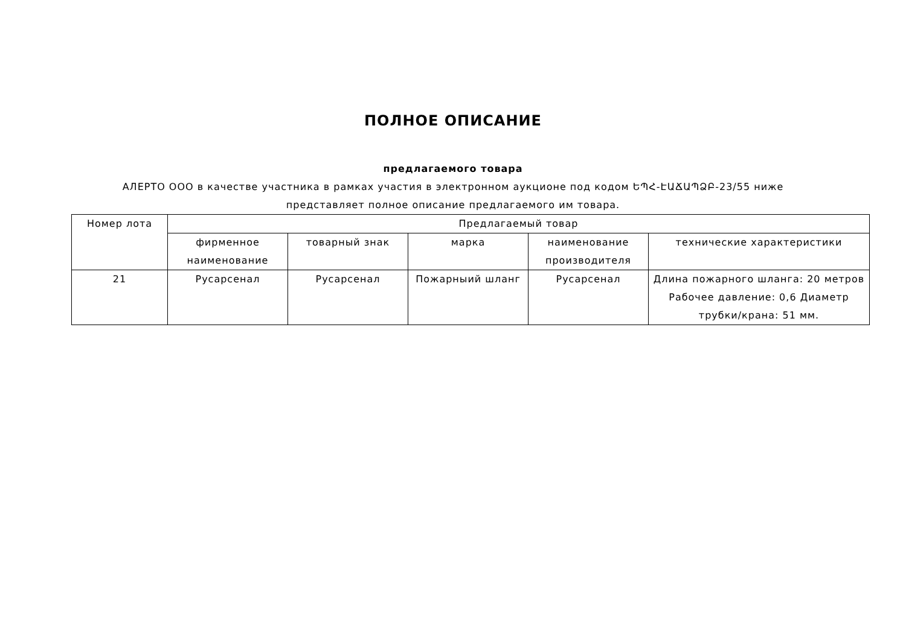ПОЛНОЕ ОПИСАНИЕ
предлагаемого товара
АЛЕРТО ООО в качестве участника в рамках участия в электронном аукционе под кодом ԵՊՀ-ԷԱՃԱՊՁԲ-23/55 ниже
представляет полное описание предлагаемого им товара.
| Номер лота | Предлагаемый товар | | | | |
| --- | --- | --- | --- | --- | --- |
| | фирменное наименование | товарный знак | марка | наименование производителя | технические характеристики |
| 21 | Русарсенал | Русарсенал | Пожарныий шланг | Русарсенал | Длина пожарного шланга: 20 метров Рабочее давление: 0,6 Диаметр трубки/крана: 51 мм. |